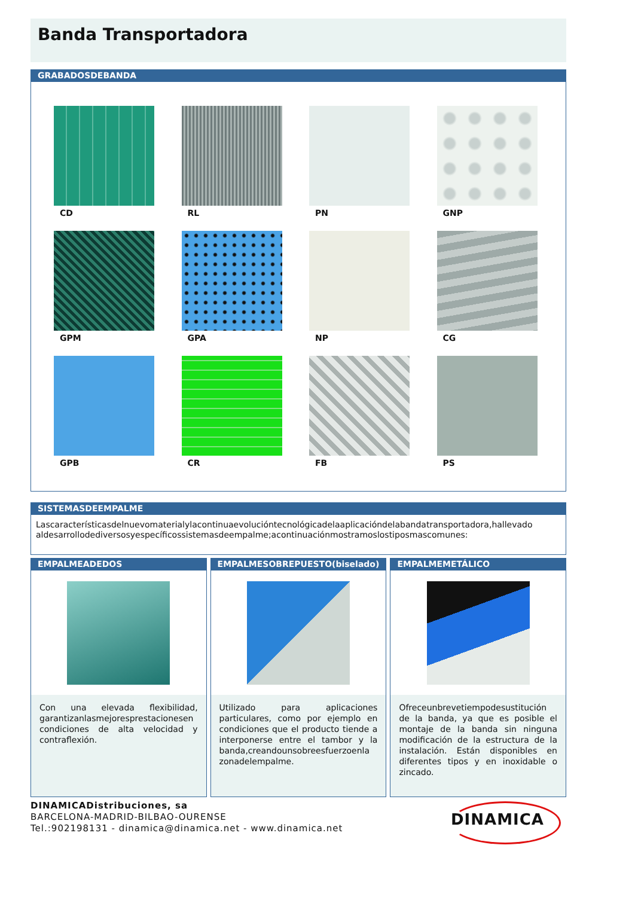Banda Transportadora
GRABADOSDEBANDA
CD
RL
PN
GNP
GPM
GPA
NP
CG
GPB
CR
FB
PS
SISTEMASDEEMPALME
Lascaracterísticasdelnuevomaterialylacontinuaevolucióntecnológicadelaaplicacióndelabandatransportadora,hallevado aldesarrollodediversosyespecíficossistemasdeempalme;acontinuaciónmostramoslostiposmascomunes:
EMPALMEADEDOS
Con una elevada flexibilidad, garantizanlasmejoresprestacionesen condiciones de alta velocidad y contraflexión.
EMPALMESOBREPUESTO(biselado)
Utilizado para aplicaciones particulares, como por ejemplo en condiciones que el producto tiende a interponerse entre el tambor y la banda,creandounsobreesfuerzoenla zonadelempalme.
EMPALMEMETÁLICO
Ofreceunbrevetiempodesustitución de la banda, ya que es posible el montaje de la banda sin ninguna modificación de la estructura de la instalación. Están disponibles en diferentes tipos y en inoxidable o zincado.
DINAMICADistribuciones, sa
BARCELONA-MADRID-BILBAO-OURENSE
Tel.:902198131 - dinamica@dinamica.net - www.dinamica.net
DINAMICA